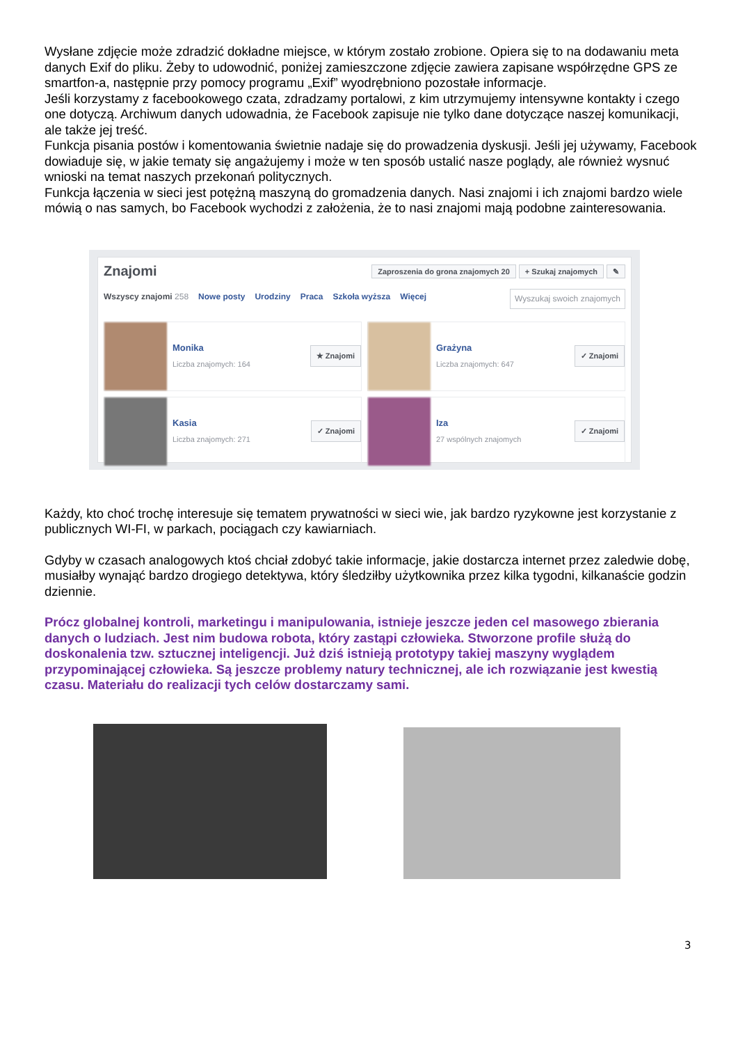Wysłane zdjęcie może zdradzić dokładne miejsce, w którym zostało zrobione. Opiera się to na dodawaniu meta danych Exif do pliku. Żeby to udowodnić, poniżej zamieszczone zdjęcie zawiera zapisane współrzędne GPS ze smartfon-a, następnie przy pomocy programu „Exif” wyodrębniono pozostałe informacje.
Jeśli korzystamy z facebookowego czata, zdradzamy portalowi, z kim utrzymujemy intensywne kontakty i czego one dotyczą. Archiwum danych udowadnia, że Facebook zapisuje nie tylko dane dotyczące naszej komunikacji, ale także jej treść.
Funkcja pisania postów i komentowania świetnie nadaje się do prowadzenia dyskusji. Jeśli jej używamy, Facebook dowiaduje się, w jakie tematy się angażujemy i może w ten sposób ustalić nasze poglądy, ale również wysnuć wnioski na temat naszych przekonań politycznych.
Funkcja łączenia w sieci jest potężną maszyną do gromadzenia danych. Nasi znajomi i ich znajomi bardzo wiele mówią o nas samych, bo Facebook wychodzi z założenia, że to nasi znajomi mają podobne zainteresowania.
Znajomi
Zaproszenia do grona znajomych 20 + Szukaj znajomych ✎
Wszyscy znajomi 258 Nowe posty Urodziny Praca Szkoła wyższa Więcej Wyszukaj swoich znajomych
Monika
Liczba znajomych: 164
★ Znajomi
Grażyna
Liczba znajomych: 647
✓ Znajomi
Kasia
Liczba znajomych: 271
✓ Znajomi
Iza
27 wspólnych znajomych
✓ Znajomi
Każdy, kto choć trochę interesuje się tematem prywatności w sieci wie, jak bardzo ryzykowne jest korzystanie z publicznych WI-FI, w parkach, pociągach czy kawiarniach.
Gdyby w czasach analogowych ktoś chciał zdobyć takie informacje, jakie dostarcza internet przez zaledwie dobę, musiałby wynająć bardzo drogiego detektywa, który śledziłby użytkownika przez kilka tygodni, kilkanaście godzin dziennie.
Prócz globalnej kontroli, marketingu i manipulowania, istnieje jeszcze jeden cel masowego zbierania danych o ludziach. Jest nim budowa robota, który zastąpi człowieka. Stworzone profile służą do doskonalenia tzw. sztucznej inteligencji. Już dziś istnieją prototypy takiej maszyny wyglądem przypominającej człowieka. Są jeszcze problemy natury technicznej, ale ich rozwiązanie jest kwestią czasu. Materiału do realizacji tych celów dostarczamy sami.
3